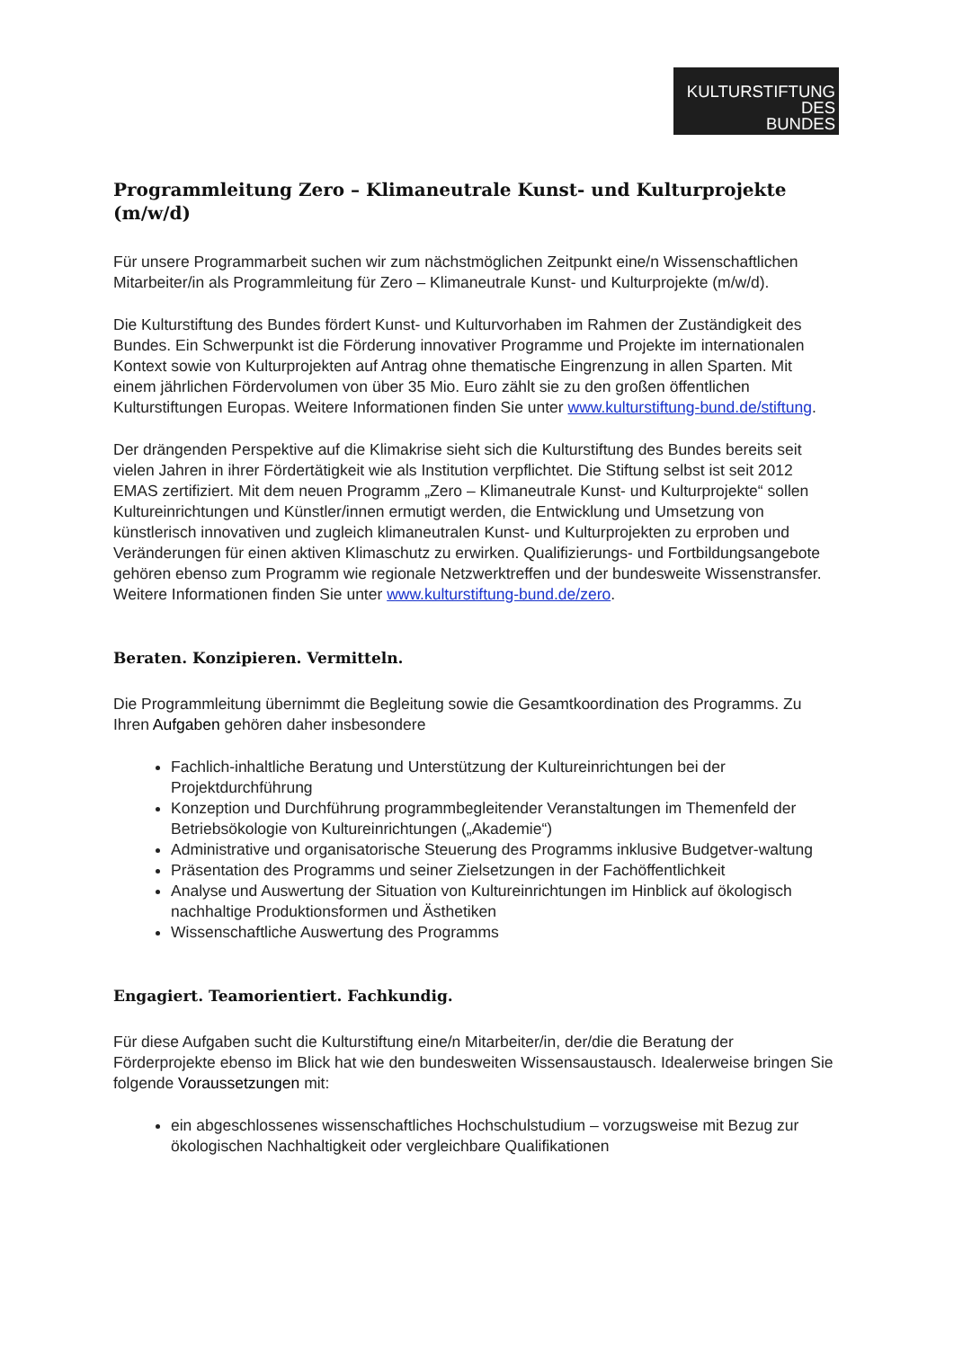KULTURSTIFTUNG
DES
BUNDES
Programmleitung Zero – Klimaneutrale Kunst- und Kulturprojekte (m/w/d)
Für unsere Programmarbeit suchen wir zum nächstmöglichen Zeitpunkt eine/n Wissenschaftlichen Mitarbeiter/in als Programmleitung für Zero – Klimaneutrale Kunst- und Kulturprojekte (m/w/d).
Die Kulturstiftung des Bundes fördert Kunst- und Kulturvorhaben im Rahmen der Zuständigkeit des Bundes. Ein Schwerpunkt ist die Förderung innovativer Programme und Projekte im internationalen Kontext sowie von Kulturprojekten auf Antrag ohne thematische Eingrenzung in allen Sparten. Mit einem jährlichen Fördervolumen von über 35 Mio. Euro zählt sie zu den großen öffentlichen Kulturstiftungen Europas. Weitere Informationen finden Sie unter www.kulturstiftung-bund.de/stiftung.
Der drängenden Perspektive auf die Klimakrise sieht sich die Kulturstiftung des Bundes bereits seit vielen Jahren in ihrer Fördertätigkeit wie als Institution verpflichtet. Die Stiftung selbst ist seit 2012 EMAS zertifiziert. Mit dem neuen Programm „Zero – Klimaneutrale Kunst- und Kulturprojekte“ sollen Kultureinrichtungen und Künstler/innen ermutigt werden, die Entwicklung und Umsetzung von künstlerisch innovativen und zugleich klimaneutralen Kunst- und Kulturprojekten zu erproben und Veränderungen für einen aktiven Klimaschutz zu erwirken. Qualifizierungs- und Fortbildungsangebote gehören ebenso zum Programm wie regionale Netzwerktreffen und der bundesweite Wissenstransfer. Weitere Informationen finden Sie unter www.kulturstiftung-bund.de/zero.
Beraten. Konzipieren. Vermitteln.
Die Programmleitung übernimmt die Begleitung sowie die Gesamtkoordination des Programms. Zu Ihren Aufgaben gehören daher insbesondere
Fachlich-inhaltliche Beratung und Unterstützung der Kultureinrichtungen bei der Projektdurchführung
Konzeption und Durchführung programmbegleitender Veranstaltungen im Themenfeld der Betriebsökologie von Kultureinrichtungen („Akademie“)
Administrative und organisatorische Steuerung des Programms inklusive Budgetver-waltung
Präsentation des Programms und seiner Zielsetzungen in der Fachöffentlichkeit
Analyse und Auswertung der Situation von Kultureinrichtungen im Hinblick auf ökologisch nachhaltige Produktionsformen und Ästhetiken
Wissenschaftliche Auswertung des Programms
Engagiert. Teamorientiert. Fachkundig.
Für diese Aufgaben sucht die Kulturstiftung eine/n Mitarbeiter/in, der/die die Beratung der Förderprojekte ebenso im Blick hat wie den bundesweiten Wissensaustausch. Idealerweise bringen Sie folgende Voraussetzungen mit:
ein abgeschlossenes wissenschaftliches Hochschulstudium – vorzugsweise mit Bezug zur ökologischen Nachhaltigkeit oder vergleichbare Qualifikationen